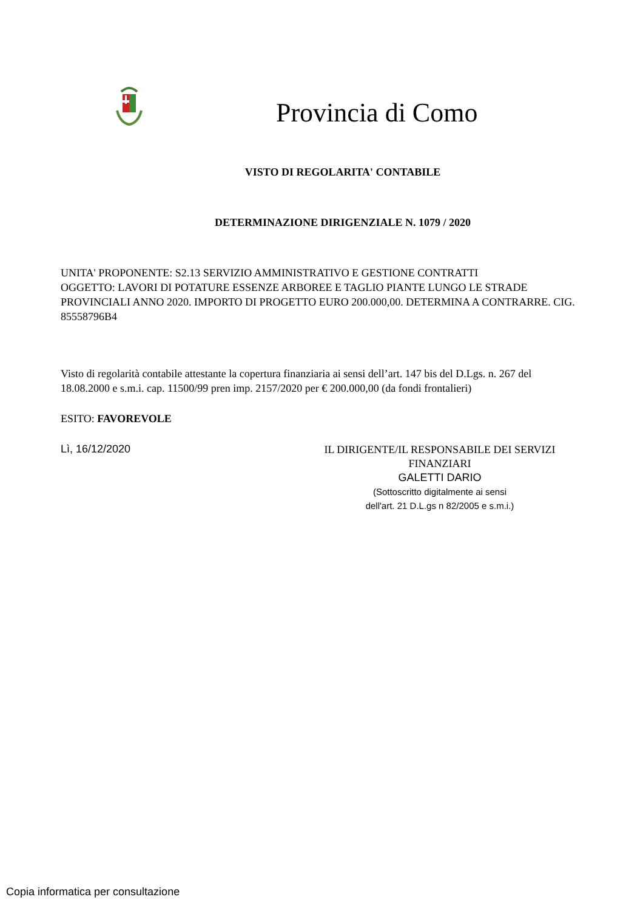Provincia di Como
VISTO DI REGOLARITA' CONTABILE
DETERMINAZIONE DIRIGENZIALE N. 1079 / 2020
UNITA' PROPONENTE: S2.13 SERVIZIO AMMINISTRATIVO E GESTIONE CONTRATTI
OGGETTO: LAVORI DI POTATURE ESSENZE ARBOREE E TAGLIO PIANTE LUNGO LE STRADE PROVINCIALI ANNO 2020. IMPORTO DI PROGETTO EURO 200.000,00. DETERMINA A CONTRARRE. CIG. 85558796B4
Visto di regolarità contabile attestante la copertura finanziaria ai sensi dell’art. 147 bis del D.Lgs. n. 267 del 18.08.2000 e s.m.i. cap. 11500/99 pren imp. 2157/2020 per € 200.000,00 (da fondi frontalieri)
ESITO: FAVOREVOLE
Lì, 16/12/2020
IL DIRIGENTE/IL RESPONSABILE DEI SERVIZI FINANZIARI
GALETTI DARIO
(Sottoscritto digitalmente ai sensi
dell'art. 21 D.L.gs n 82/2005 e s.m.i.)
Copia informatica per consultazione